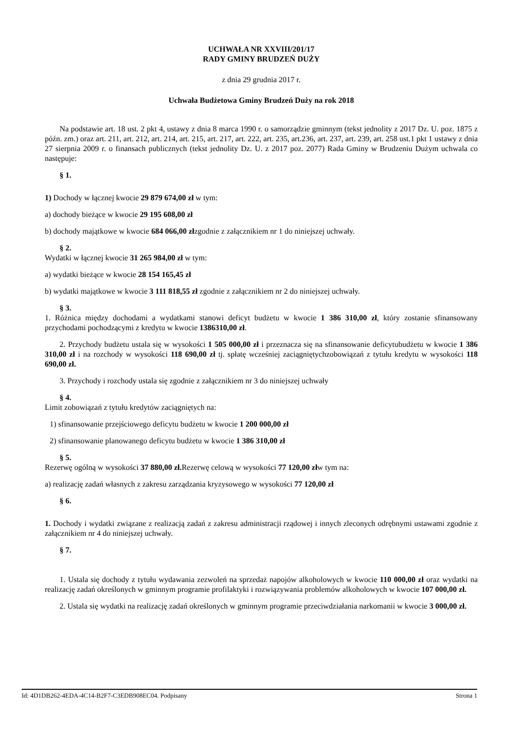UCHWAŁA NR XXVIII/201/17
RADY GMINY BRUDZEŃ DUŻY
z dnia 29 grudnia 2017 r.
Uchwała Budżetowa Gminy Brudzeń Duży na rok 2018
Na podstawie art. 18 ust. 2 pkt 4, ustawy z dnia 8 marca 1990 r. o samorządzie gminnym (tekst jednolity z 2017 Dz. U. poz. 1875 z późn. zm.) oraz art. 211, art. 212, art. 214, art. 215, art. 217, art. 222, art. 235, art.236, art. 237, art. 239, art. 258 ust.1 pkt 1 ustawy z dnia 27 sierpnia 2009 r. o finansach publicznych (tekst jednolity Dz. U. z 2017 poz. 2077) Rada Gminy w Brudzeniu Dużym uchwala co następuje:
§ 1.
1) Dochody w łącznej kwocie 29 879 674,00 zł w tym:
a) dochody bieżące w kwocie 29 195 608,00 zł
b) dochody majątkowe w kwocie 684 066,00 złzgodnie z załącznikiem nr 1 do niniejszej uchwały.
§ 2.
Wydatki w łącznej kwocie 31 265 984,00 zł w tym:
a) wydatki bieżące w kwocie 28 154 165,45 zł
b) wydatki majątkowe w kwocie 3 111 818,55 zł zgodnie z załącznikiem nr 2 do niniejszej uchwały.
§ 3.
1. Różnica między dochodami a wydatkami stanowi deficyt budżetu w kwocie 1 386 310,00 zł, który zostanie sfinansowany przychodami pochodzącymi z kredytu w kwocie 1386310,00 zł.
2. Przychody budżetu ustala się w wysokości 1 505 000,00 zł i przeznacza się na sfinansowanie deficytubudżetu w kwocie 1 386 310,00 zł i na rozchody w wysokości 118 690,00 zł tj. spłatę wcześniej zaciągniętychzobowiązań z tytułu kredytu w wysokości 118 690,00 zł.
3. Przychody i rozchody ustala się zgodnie z załącznikiem nr 3 do niniejszej uchwały
§ 4.
Limit zobowiązań z tytułu kredytów zaciągniętych na:
1) sfinansowanie przejściowego deficytu budżetu w kwocie 1 200 000,00 zł
2) sfinansowanie planowanego deficytu budżetu w kwocie 1 386 310,00 zł
§ 5.
Rezerwę ogólną w wysokości 37 880,00 zł. Rezerwę celową w wysokości 77 120,00 złw tym na:
a) realizację zadań własnych z zakresu zarządzania kryzysowego w wysokości 77 120,00 zł
§ 6.
1. Dochody i wydatki związane z realizacją zadań z zakresu administracji rządowej i innych zleconych odrębnymi ustawami zgodnie z załącznikiem nr 4 do niniejszej uchwały.
§ 7.
1. Ustala się dochody z tytułu wydawania zezwoleń na sprzedaż napojów alkoholowych w kwocie 110 000,00 zł oraz wydatki na realizację zadań określonych w gminnym programie profilaktyki i rozwiązywania problemów alkoholowych w kwocie 107 000,00 zł.
2. Ustala się wydatki na realizację zadań określonych w gminnym programie przeciwdziałania narkomanii w kwocie 3 000,00 zł.
Id: 4D1DB262-4EDA-4C14-B2F7-C3EDB908EC04. Podpisany Strona 1